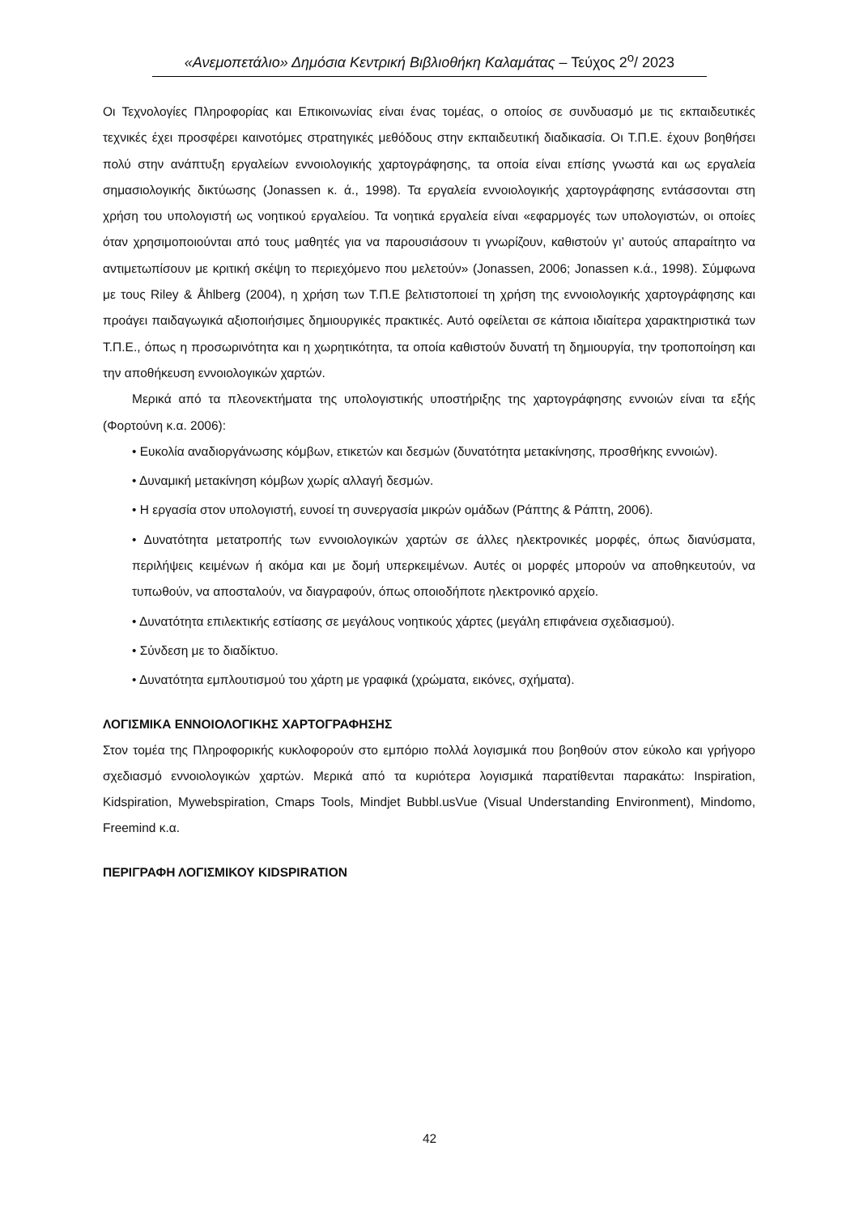«Ανεμοπετάλιο» Δημόσια Κεντρική Βιβλιοθήκη Καλαμάτας – Τεύχος 2<sup>ο</sup>/ 2023
Οι Τεχνολογίες Πληροφορίας και Επικοινωνίας είναι ένας τομέας, ο οποίος σε συνδυασμό με τις εκπαιδευτικές τεχνικές έχει προσφέρει καινοτόμες στρατηγικές μεθόδους στην εκπαιδευτική διαδικασία. Οι Τ.Π.Ε. έχουν βοηθήσει πολύ στην ανάπτυξη εργαλείων εννοιολογικής χαρτογράφησης, τα οποία είναι επίσης γνωστά και ως εργαλεία σημασιολογικής δικτύωσης (Jonassen κ. ά., 1998). Τα εργαλεία εννοιολογικής χαρτογράφησης εντάσσονται στη χρήση του υπολογιστή ως νοητικού εργαλείου. Τα νοητικά εργαλεία είναι «εφαρμογές των υπολογιστών, οι οποίες όταν χρησιμοποιούνται από τους μαθητές για να παρουσιάσουν τι γνωρίζουν, καθιστούν γι’ αυτούς απαραίτητο να αντιμετωπίσουν με κριτική σκέψη το περιεχόμενο που μελετούν» (Jonassen, 2006; Jonassen κ.ά., 1998). Σύμφωνα με τους Riley & Åhlberg (2004), η χρήση των Τ.Π.Ε βελτιστοποιεί τη χρήση της εννοιολογικής χαρτογράφησης και προάγει παιδαγωγικά αξιοποιήσιμες δημιουργικές πρακτικές. Αυτό οφείλεται σε κάποια ιδιαίτερα χαρακτηριστικά των Τ.Π.Ε., όπως η προσωρινότητα και η χωρητικότητα, τα οποία καθιστούν δυνατή τη δημιουργία, την τροποποίηση και την αποθήκευση εννοιολογικών χαρτών.
Μερικά από τα πλεονεκτήματα της υπολογιστικής υποστήριξης της χαρτογράφησης εννοιών είναι τα εξής (Φορτούνη κ.α. 2006):
• Ευκολία αναδιοργάνωσης κόμβων, ετικετών και δεσμών (δυνατότητα μετακίνησης, προσθήκης εννοιών).
• Δυναμική μετακίνηση κόμβων χωρίς αλλαγή δεσμών.
• Η εργασία στον υπολογιστή, ευνοεί τη συνεργασία μικρών ομάδων (Ράπτης & Ράπτη, 2006).
• Δυνατότητα μετατροπής των εννοιολογικών χαρτών σε άλλες ηλεκτρονικές μορφές, όπως διανύσματα, περιλήψεις κειμένων ή ακόμα και με δομή υπερκειμένων. Αυτές οι μορφές μπορούν να αποθηκευτούν, να τυπωθούν, να αποσταλούν, να διαγραφούν, όπως οποιοδήποτε ηλεκτρονικό αρχείο.
• Δυνατότητα επιλεκτικής εστίασης σε μεγάλους νοητικούς χάρτες (μεγάλη επιφάνεια σχεδιασμού).
• Σύνδεση με το διαδίκτυο.
• Δυνατότητα εμπλουτισμού του χάρτη με γραφικά (χρώματα, εικόνες, σχήματα).
ΛΟΓΙΣΜΙΚΑ ΕΝΝΟΙΟΛΟΓΙΚΗΣ ΧΑΡΤΟΓΡΑΦΗΣΗΣ
Στον τομέα της Πληροφορικής κυκλοφορούν στο εμπόριο πολλά λογισμικά που βοηθούν στον εύκολο και γρήγορο σχεδιασμό εννοιολογικών χαρτών. Μερικά από τα κυριότερα λογισμικά παρατίθενται παρακάτω: Inspiration, Kidspiration, Mywebspiration, Cmaps Tools, Mindjet Bubbl.usVue (Visual Understanding Environment), Mindomo, Freemind κ.α.
ΠΕΡΙΓΡΑΦΗ ΛΟΓΙΣΜΙΚΟΥ KIDSPIRATION
42